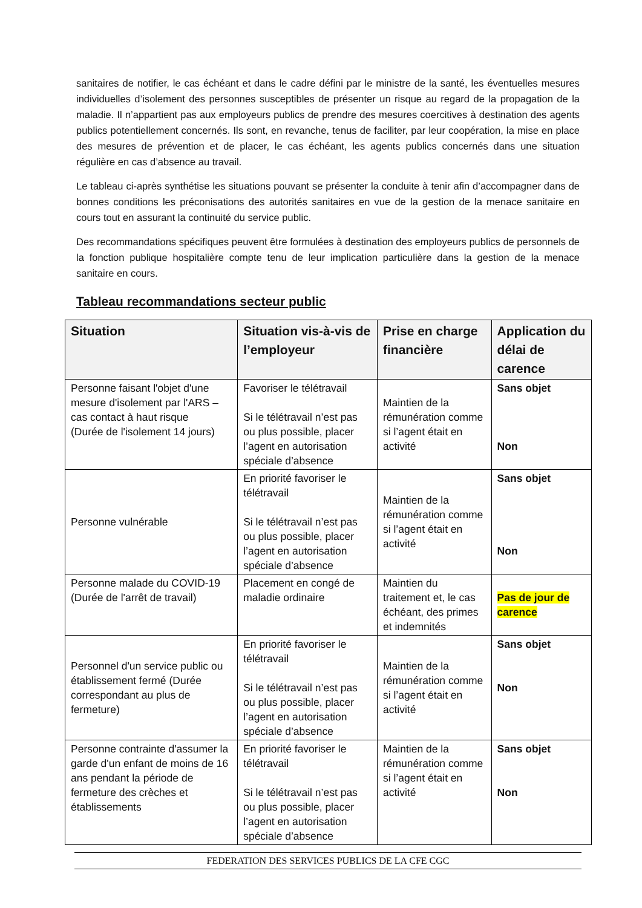sanitaires de notifier, le cas échéant et dans le cadre défini par le ministre de la santé, les éventuelles mesures individuelles d’isolement des personnes susceptibles de présenter un risque au regard de la propagation de la maladie. Il n’appartient pas aux employeurs publics de prendre des mesures coercitives à destination des agents publics potentiellement concernés. Ils sont, en revanche, tenus de faciliter, par leur coopération, la mise en place des mesures de prévention et de placer, le cas échéant, les agents publics concernés dans une situation régulière en cas d’absence au travail.
Le tableau ci-après synthétise les situations pouvant se présenter la conduite à tenir afin d’accompagner dans de bonnes conditions les préconisations des autorités sanitaires en vue de la gestion de la menace sanitaire en cours tout en assurant la continuité du service public.
Des recommandations spécifiques peuvent être formulées à destination des employeurs publics de personnels de la fonction publique hospitalière compte tenu de leur implication particulière dans la gestion de la menace sanitaire en cours.
Tableau recommandations secteur public
| Situation | Situation vis-à-vis de l’employeur | Prise en charge financière | Application du délai de carence |
| --- | --- | --- | --- |
| Personne faisant l'objet d'une mesure d'isolement par l'ARS – cas contact à haut risque (Durée de l'isolement 14 jours) | Favoriser le télétravail Si le télétravail n’est pas ou plus possible, placer l’agent en autorisation spéciale d’absence | Maintien de la rémunération comme si l’agent était en activité | Sans objet Non |
| Personne vulnérable | En priorité favoriser le télétravail Si le télétravail n’est pas ou plus possible, placer l’agent en autorisation spéciale d’absence | Maintien de la rémunération comme si l’agent était en activité | Sans objet Non |
| Personne malade du COVID-19 (Durée de l'arrêt de travail) | Placement en congé de maladie ordinaire | Maintien du traitement et, le cas échéant, des primes et indemnités | Pas de jour de carence |
| Personnel d'un service public ou établissement fermé (Durée correspondant au plus de fermeture) | En priorité favoriser le télétravail Si le télétravail n’est pas ou plus possible, placer l’agent en autorisation spéciale d’absence | Maintien de la rémunération comme si l’agent était en activité | Sans objet Non |
| Personne contrainte d'assumer la garde d'un enfant de moins de 16 ans pendant la période de fermeture des crèches et établissements | En priorité favoriser le télétravail Si le télétravail n’est pas ou plus possible, placer l’agent en autorisation spéciale d’absence | Maintien de la rémunération comme si l’agent était en activité | Sans objet Non |
FEDERATION DES SERVICES PUBLICS DE LA CFE CGC